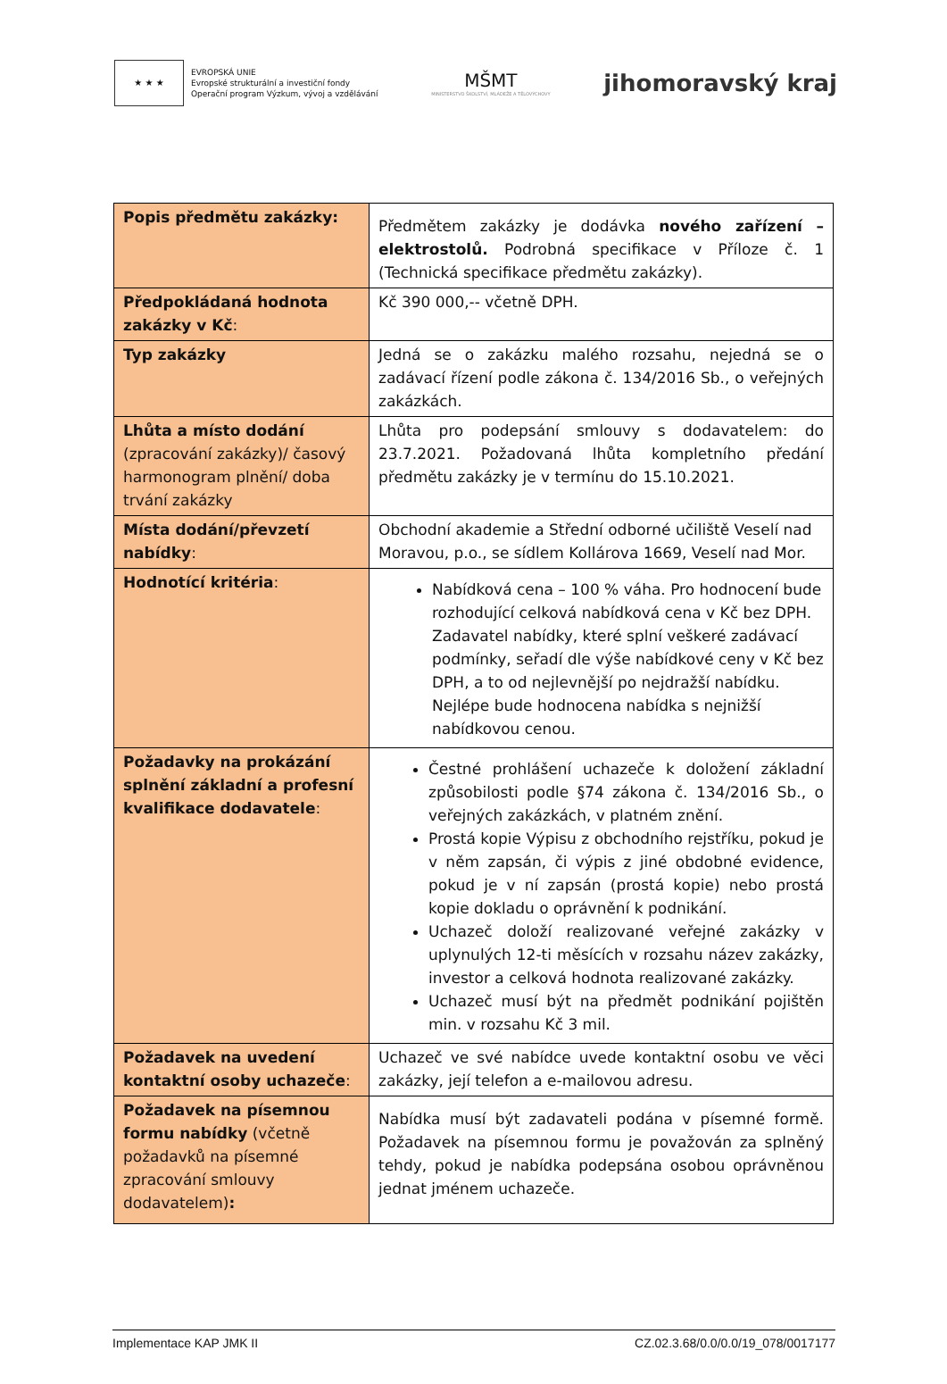★ ★ ★
EVROPSKÁ UNIE
Evropské strukturální a investiční fondy
Operační program Výzkum, vývoj a vzdělávání
MŠMT
MINISTERSTVO ŠKOLSTVÍ, MLÁDEŽE A TĚLOVÝCHOVY
jihomoravský kraj
| Popis předmětu zakázky: | Předmětem zakázky je dodávka nového zařízení – elektrostolů. Podrobná specifikace v Příloze č. 1 (Technická specifikace předmětu zakázky). |
| Předpokládaná hodnota zakázky v Kč : | Kč 390 000,-- včetně DPH. |
| Typ zakázky | Jedná se o zakázku malého rozsahu, nejedná se o zadávací řízení podle zákona č. 134/2016 Sb., o veřejných zakázkách. |
| Lhůta a místo dodání (zpracování zakázky)/ časový harmonogram plnění/ doba trvání zakázky | Lhůta pro podepsání smlouvy s dodavatelem: do 23.7.2021. Požadovaná lhůta kompletního předání předmětu zakázky je v termínu do 15.10.2021. |
| Místa dodání/převzetí nabídky : | Obchodní akademie a Střední odborné učiliště Veselí nad Moravou, p.o., se sídlem Kollárova 1669, Veselí nad Mor. |
| Hodnotící kritéria : | Nabídková cena – 100 % váha. Pro hodnocení bude rozhodující celková nabídková cena v Kč bez DPH. Zadavatel nabídky, které splní veškeré zadávací podmínky, seřadí dle výše nabídkové ceny v Kč bez DPH, a to od nejlevnější po nejdražší nabídku. Nejlépe bude hodnocena nabídka s nejnižší nabídkovou cenou. |
| Požadavky na prokázání splnění základní a profesní kvalifikace dodavatele : | Čestné prohlášení uchazeče k doložení základní způsobilosti podle §74 zákona č. 134/2016 Sb., o veřejných zakázkách, v platném znění. Prostá kopie Výpisu z obchodního rejstříku, pokud je v něm zapsán, či výpis z jiné obdobné evidence, pokud je v ní zapsán (prostá kopie) nebo prostá kopie dokladu o oprávnění k podnikání. Uchazeč doloží realizované veřejné zakázky v uplynulých 12-ti měsících v rozsahu název zakázky, investor a celková hodnota realizované zakázky. Uchazeč musí být na předmět podnikání pojištěn min. v rozsahu Kč 3 mil. |
| Požadavek na uvedení kontaktní osoby uchazeče : | Uchazeč ve své nabídce uvede kontaktní osobu ve věci zakázky, její telefon a e-mailovou adresu. |
| Požadavek na písemnou formu nabídky (včetně požadavků na písemné zpracování smlouvy dodavatelem) : | Nabídka musí být zadavateli podána v písemné formě. Požadavek na písemnou formu je považován za splněný tehdy, pokud je nabídka podepsána osobou oprávněnou jednat jménem uchazeče. |
Implementace KAP JMK II CZ.02.3.68/0.0/0.0/19_078/0017177